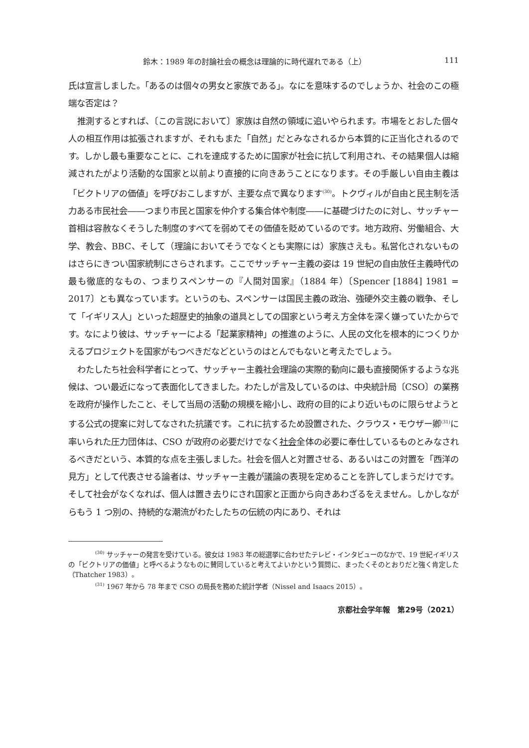鈴木：1989 年の討論社会の概念は理論的に時代遅れである（上） 111
氏は宣言しました。「あるのは個々の男女と家族である」。なにを意味するのでしょうか、社会のこの極端な否定は？
推測するとすれば、〔この言説において〕家族は自然の領域に追いやられます。市場をとおした個々人の相互作用は拡張されますが、それもまた「自然」だとみなされるから本質的に正当化されるのです。しかし最も重要なことに、これを達成するために国家が社会に抗して利用され、その結果個人は縮減されたがより活動的な国家と以前より直接的に向きあうことになります。その手厳しい自由主義は「ビクトリアの価値」を呼びおこしますが、主要な点で異なります<sup>(30)</sup>。トクヴィルが自由と民主制を活力ある市民社会――つまり市民と国家を仲介する集合体や制度――に基礎づけたのに対し、サッチャー首相は容赦なくそうした制度のすべてを弱めてその価値を貶めているのです。地方政府、労働組合、大学、教会、BBC、そして（理論においてそうでなくとも実際には）家族さえも。私営化されないものはさらにきつい国家統制にさらされます。ここでサッチャー主義の姿は 19 世紀の自由放任主義時代の最も徹底的なもの、つまりスペンサーの『人間対国家』（1884 年）〔Spencer [1884] 1981 = 2017〕とも異なっています。というのも、スペンサーは国民主義の政治、強硬外交主義の戦争、そして「イギリス人」といった超歴史的抽象の道具としての国家という考え方全体を深く嫌っていたからです。なにより彼は、サッチャーによる「起業家精神」の推進のように、人民の文化を根本的につくりかえるプロジェクトを国家がもつべきだなどというのはとんでもないと考えたでしょう。
わたしたち社会科学者にとって、サッチャー主義社会理論の実際的動向に最も直接関係するような兆候は、つい最近になって表面化してきました。わたしが言及しているのは、中央統計局〔CSO〕の業務を政府が操作したこと、そして当局の活動の規模を縮小し、政府の目的により近いものに限らせようとする公式の提案に対してなされた抗議です。これに抗するため設置された、クラウス・モウザー卿<sup>(31)</sup>に率いられた圧力団体は、CSO が政府の必要だけでなく社会全体の必要に奉仕しているものとみなされるべきだという、本質的な点を主張しました。社会を個人と対置させる、あるいはこの対置を「西洋の見方」として代表させる論者は、サッチャー主義が議論の表現を定めることを許してしまうだけです。そして社会がなくなれば、個人は置き去りにされ国家と正面から向きあわざるをえません。しかしながらもう 1 つ別の、持続的な潮流がわたしたちの伝統の内にあり、それは
<sup>(30)</sup> サッチャーの発言を受けている。彼女は 1983 年の総選挙に合わせたテレビ・インタビューのなかで、19 世紀イギリスの「ビクトリアの価値」と呼べるようなものに賛同していると考えてよいかという質問に、まったくそのとおりだと強く肯定した（Thatcher 1983）。
<sup>(31)</sup> 1967 年から 78 年まで CSO の局長を務めた統計学者（Nissel and Isaacs 2015）。
京都社会学年報　第29号（2021）